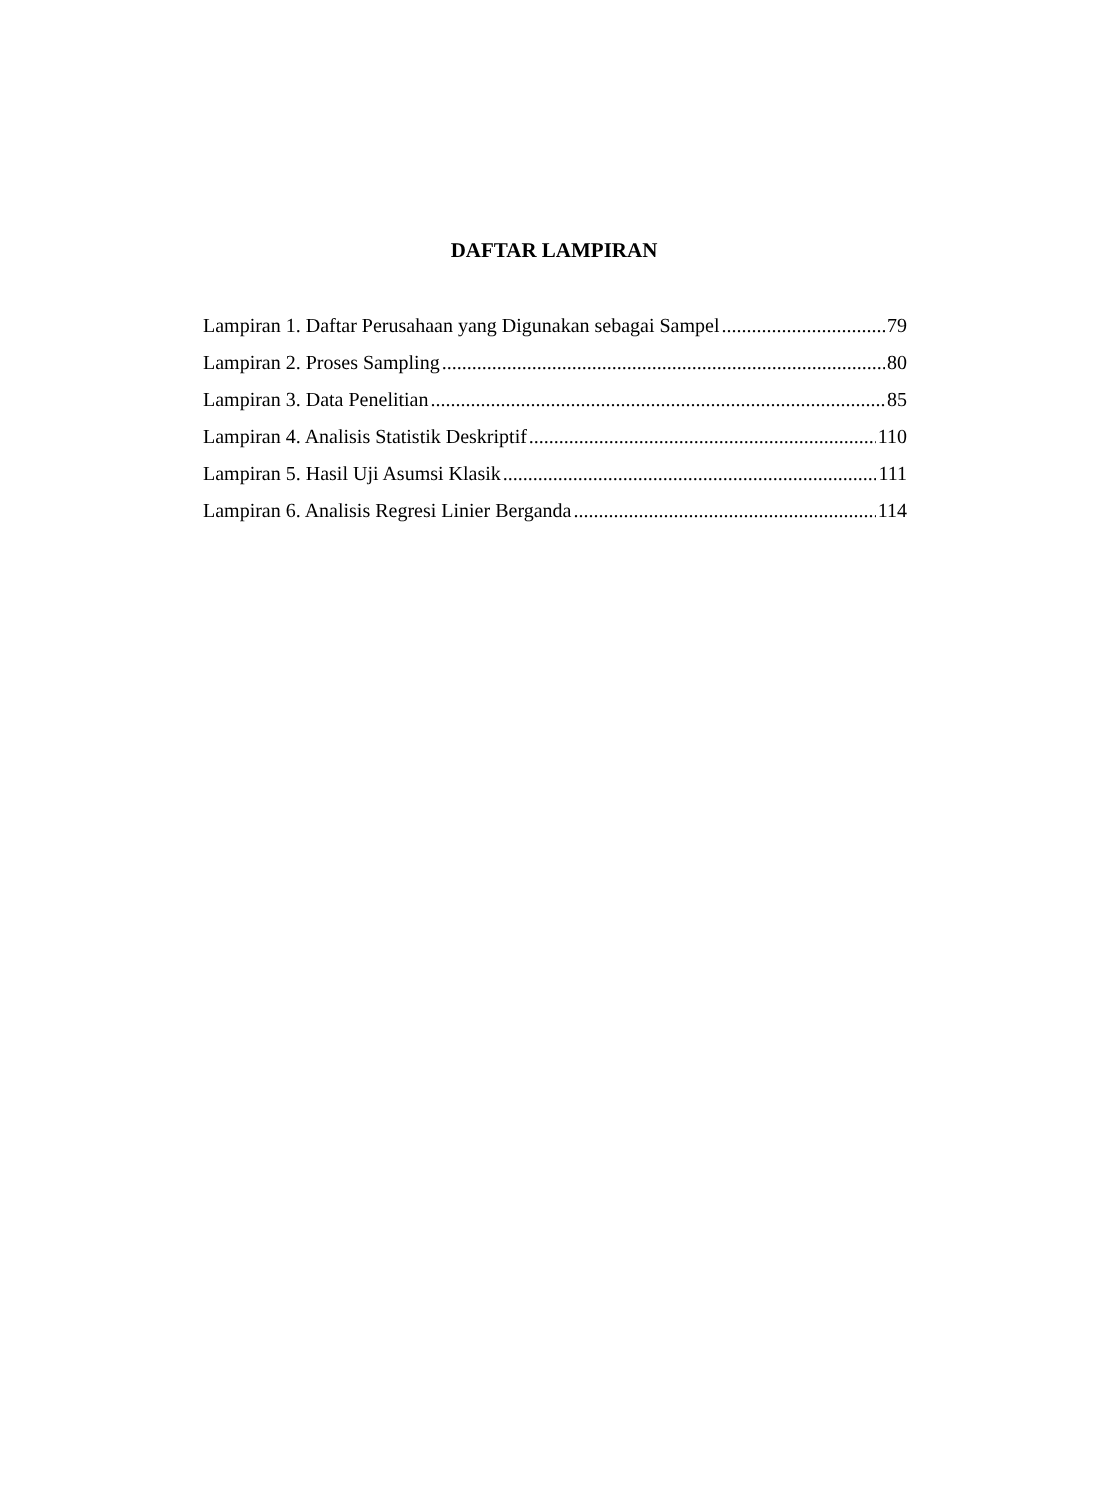DAFTAR LAMPIRAN
Lampiran 1. Daftar Perusahaan yang Digunakan sebagai Sampel 79
Lampiran 2. Proses Sampling 80
Lampiran 3. Data Penelitian 85
Lampiran 4. Analisis Statistik Deskriptif 110
Lampiran 5. Hasil Uji Asumsi Klasik 111
Lampiran 6. Analisis Regresi Linier Berganda 114